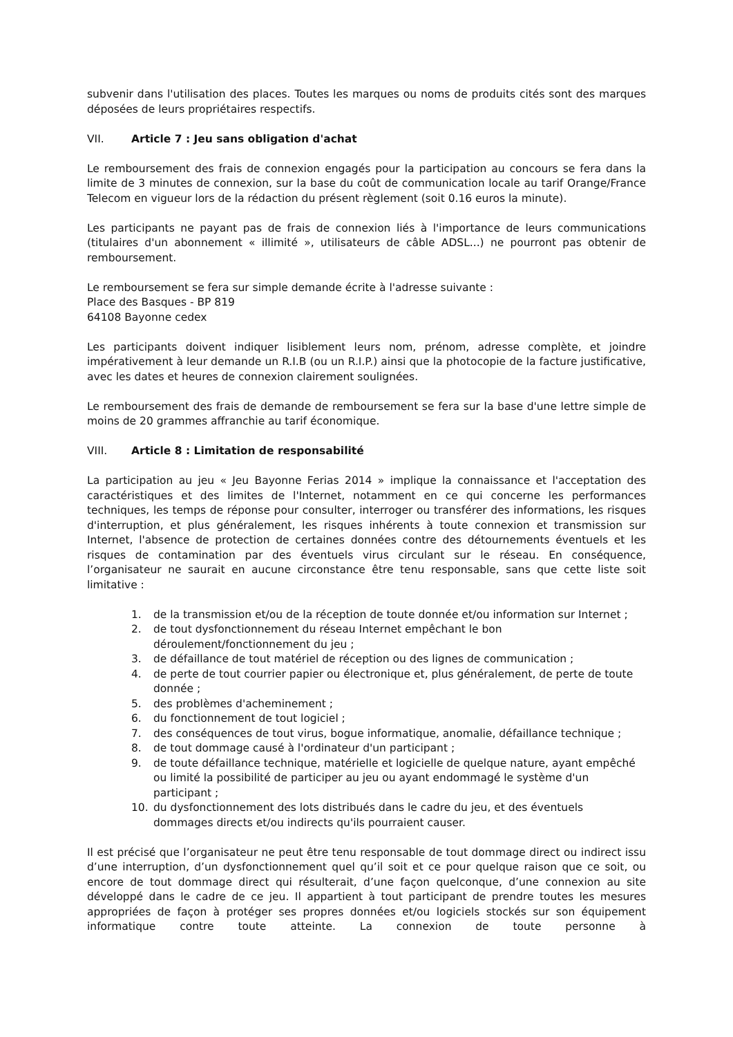subvenir dans l'utilisation des places. Toutes les marques ou noms de produits cités sont des marques déposées de leurs propriétaires respectifs.
VII. Article 7 : Jeu sans obligation d'achat
Le remboursement des frais de connexion engagés pour la participation au concours se fera dans la limite de 3 minutes de connexion, sur la base du coût de communication locale au tarif Orange/France Telecom en vigueur lors de la rédaction du présent règlement (soit 0.16 euros la minute).
Les participants ne payant pas de frais de connexion liés à l'importance de leurs communications (titulaires d'un abonnement « illimité », utilisateurs de câble ADSL...) ne pourront pas obtenir de remboursement.
Le remboursement se fera sur simple demande écrite à l'adresse suivante :
Place des Basques - BP 819
64108 Bayonne cedex
Les participants doivent indiquer lisiblement leurs nom, prénom, adresse complète, et joindre impérativement à leur demande un R.I.B (ou un R.I.P.) ainsi que la photocopie de la facture justificative, avec les dates et heures de connexion clairement soulignées.
Le remboursement des frais de demande de remboursement se fera sur la base d'une lettre simple de moins de 20 grammes affranchie au tarif économique.
VIII. Article 8 : Limitation de responsabilité
La participation au jeu « Jeu Bayonne Ferias 2014 » implique la connaissance et l'acceptation des caractéristiques et des limites de l'Internet, notamment en ce qui concerne les performances techniques, les temps de réponse pour consulter, interroger ou transférer des informations, les risques d'interruption, et plus généralement, les risques inhérents à toute connexion et transmission sur Internet, l'absence de protection de certaines données contre des détournements éventuels et les risques de contamination par des éventuels virus circulant sur le réseau. En conséquence, l’organisateur ne saurait en aucune circonstance être tenu responsable, sans que cette liste soit limitative :
1. de la transmission et/ou de la réception de toute donnée et/ou information sur Internet ;
2. de tout dysfonctionnement du réseau Internet empêchant le bon déroulement/fonctionnement du jeu ;
3. de défaillance de tout matériel de réception ou des lignes de communication ;
4. de perte de tout courrier papier ou électronique et, plus généralement, de perte de toute donnée ;
5. des problèmes d'acheminement ;
6. du fonctionnement de tout logiciel ;
7. des conséquences de tout virus, bogue informatique, anomalie, défaillance technique ;
8. de tout dommage causé à l'ordinateur d'un participant ;
9. de toute défaillance technique, matérielle et logicielle de quelque nature, ayant empêché ou limité la possibilité de participer au jeu ou ayant endommagé le système d'un participant ;
10. du dysfonctionnement des lots distribués dans le cadre du jeu, et des éventuels dommages directs et/ou indirects qu'ils pourraient causer.
Il est précisé que l’organisateur ne peut être tenu responsable de tout dommage direct ou indirect issu d’une interruption, d’un dysfonctionnement quel qu’il soit et ce pour quelque raison que ce soit, ou encore de tout dommage direct qui résulterait, d’une façon quelconque, d’une connexion au site développé dans le cadre de ce jeu. Il appartient à tout participant de prendre toutes les mesures appropriées de façon à protéger ses propres données et/ou logiciels stockés sur son équipement informatique contre toute atteinte. La connexion de toute personne à